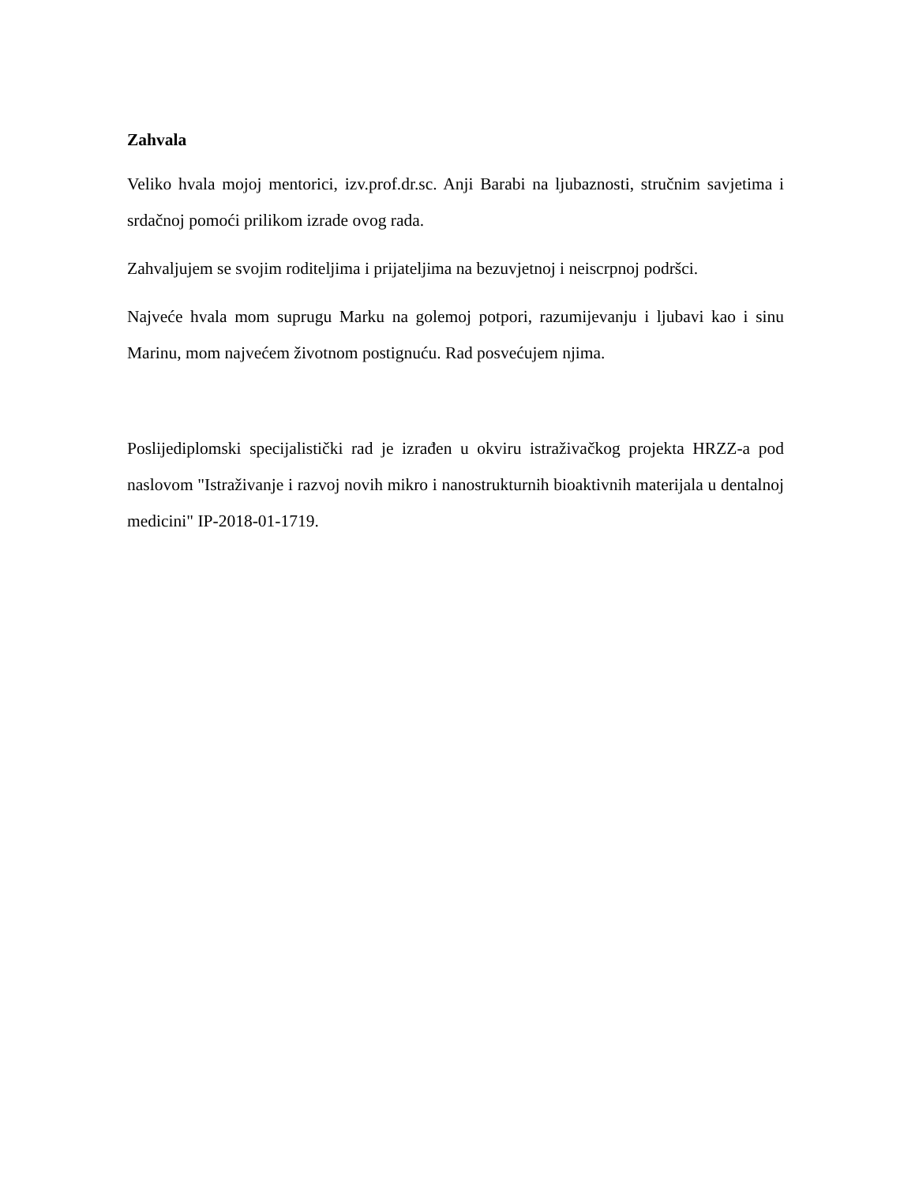Zahvala
Veliko hvala mojoj mentorici, izv.prof.dr.sc. Anji Barabi na ljubaznosti, stručnim savjetima i srdačnoj pomoći prilikom izrade ovog rada.
Zahvaljujem se svojim roditeljima i prijateljima na bezuvjetnoj i neiscrpnoj podršci.
Najveće hvala mom suprugu Marku na golemoj potpori, razumijevanju i ljubavi kao i sinu Marinu, mom najvećem životnom postignuću. Rad posvećujem njima.
Poslijediplomski specijalistički rad je izrađen u okviru istraživačkog projekta HRZZ-a pod naslovom "Istraživanje i razvoj novih mikro i nanostrukturnih bioaktivnih materijala u dentalnoj medicini" IP-2018-01-1719.